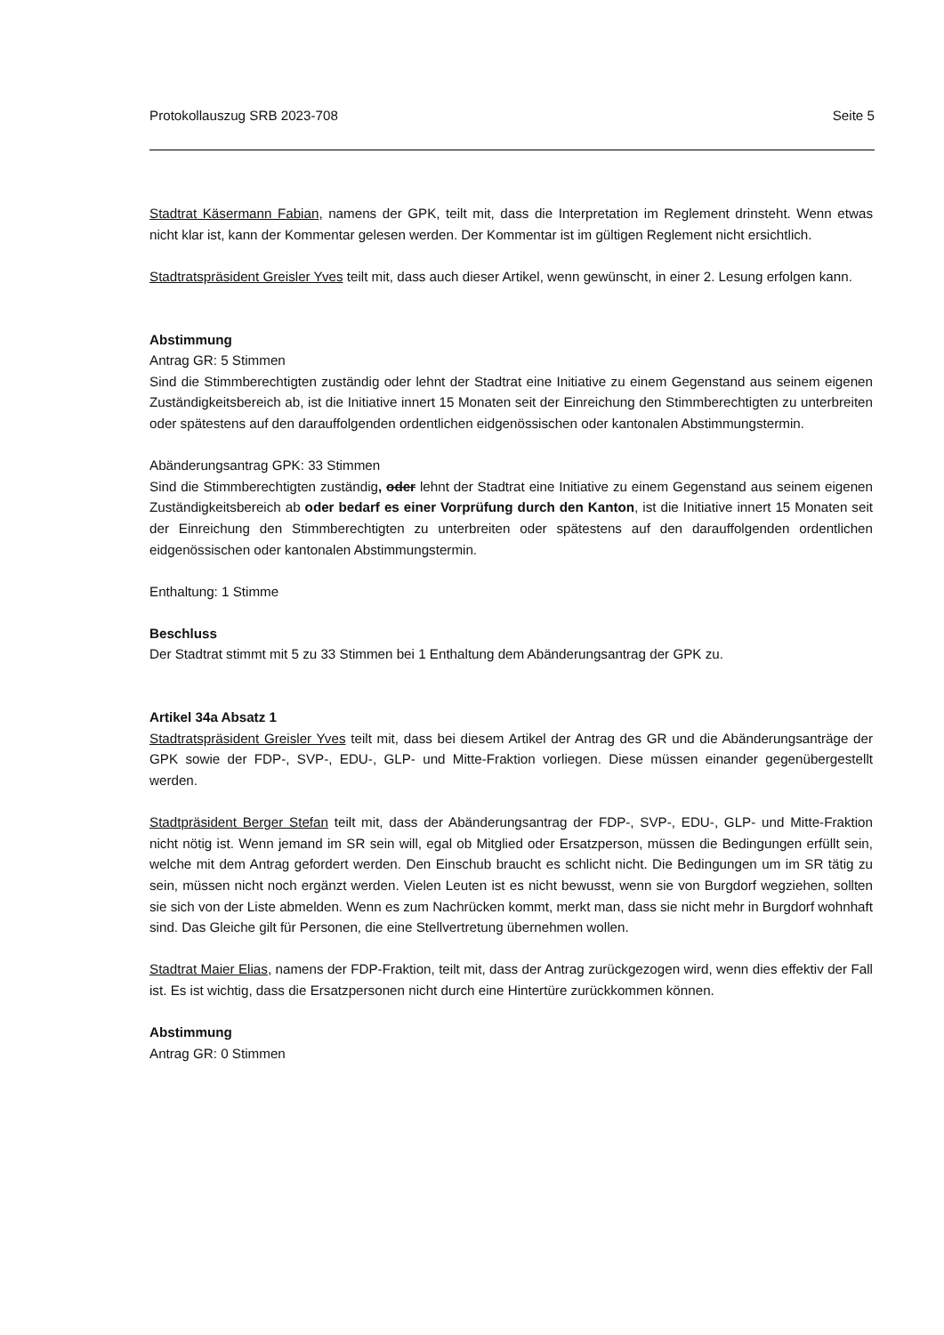Protokollauszug SRB 2023-708 Seite 5
Stadtrat Käsermann Fabian, namens der GPK, teilt mit, dass die Interpretation im Reglement drinsteht. Wenn etwas nicht klar ist, kann der Kommentar gelesen werden. Der Kommentar ist im gültigen Reglement nicht ersichtlich.
Stadtratspräsident Greisler Yves teilt mit, dass auch dieser Artikel, wenn gewünscht, in einer 2. Lesung erfolgen kann.
Abstimmung
Antrag GR: 5 Stimmen
Sind die Stimmberechtigten zuständig oder lehnt der Stadtrat eine Initiative zu einem Gegenstand aus seinem eigenen Zuständigkeitsbereich ab, ist die Initiative innert 15 Monaten seit der Einreichung den Stimmberechtigten zu unterbreiten oder spätestens auf den darauffolgenden ordentlichen eidgenössischen oder kantonalen Abstimmungstermin.
Abänderungsantrag GPK: 33 Stimmen
Sind die Stimmberechtigten zuständig, oder lehnt der Stadtrat eine Initiative zu einem Gegenstand aus seinem eigenen Zuständigkeitsbereich ab oder bedarf es einer Vorprüfung durch den Kanton, ist die Initiative innert 15 Monaten seit der Einreichung den Stimmberechtigten zu unterbreiten oder spätestens auf den darauffolgenden ordentlichen eidgenössischen oder kantonalen Abstimmungstermin.
Enthaltung: 1 Stimme
Beschluss
Der Stadtrat stimmt mit 5 zu 33 Stimmen bei 1 Enthaltung dem Abänderungsantrag der GPK zu.
Artikel 34a Absatz 1
Stadtratspräsident Greisler Yves teilt mit, dass bei diesem Artikel der Antrag des GR und die Abänderungsanträge der GPK sowie der FDP-, SVP-, EDU-, GLP- und Mitte-Fraktion vorliegen. Diese müssen einander gegenübergestellt werden.
Stadtpräsident Berger Stefan teilt mit, dass der Abänderungsantrag der FDP-, SVP-, EDU-, GLP- und Mitte-Fraktion nicht nötig ist. Wenn jemand im SR sein will, egal ob Mitglied oder Ersatzperson, müssen die Bedingungen erfüllt sein, welche mit dem Antrag gefordert werden. Den Einschub braucht es schlicht nicht. Die Bedingungen um im SR tätig zu sein, müssen nicht noch ergänzt werden. Vielen Leuten ist es nicht bewusst, wenn sie von Burgdorf wegziehen, sollten sie sich von der Liste abmelden. Wenn es zum Nachrücken kommt, merkt man, dass sie nicht mehr in Burgdorf wohnhaft sind. Das Gleiche gilt für Personen, die eine Stellvertretung übernehmen wollen.
Stadtrat Maier Elias, namens der FDP-Fraktion, teilt mit, dass der Antrag zurückgezogen wird, wenn dies effektiv der Fall ist. Es ist wichtig, dass die Ersatzpersonen nicht durch eine Hintertüre zurückkommen können.
Abstimmung
Antrag GR: 0 Stimmen